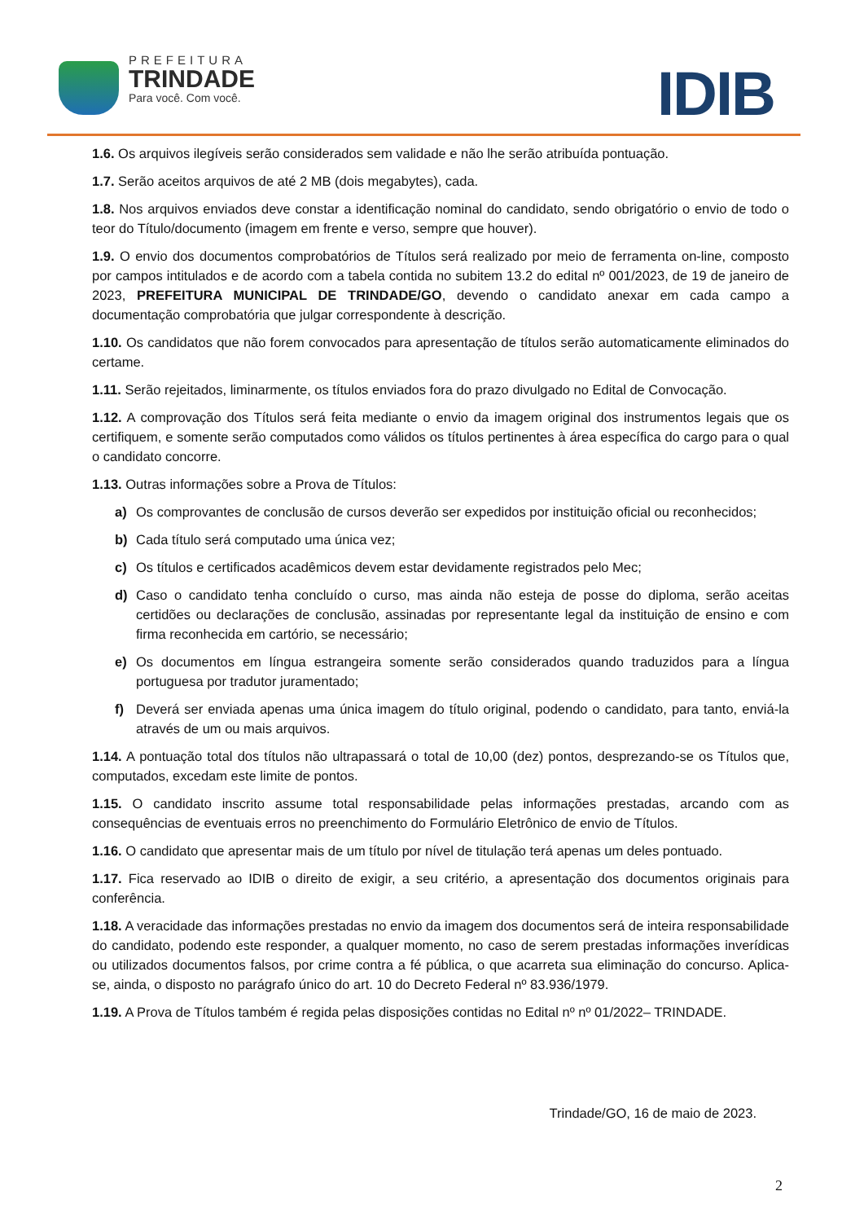PREFEITURA
TRINDADE
Para você. Com você.
IDIB
1.6. Os arquivos ilegíveis serão considerados sem validade e não lhe serão atribuída pontuação.
1.7. Serão aceitos arquivos de até 2 MB (dois megabytes), cada.
1.8. Nos arquivos enviados deve constar a identificação nominal do candidato, sendo obrigatório o envio de todo o teor do Título/documento (imagem em frente e verso, sempre que houver).
1.9. O envio dos documentos comprobatórios de Títulos será realizado por meio de ferramenta on-line, composto por campos intitulados e de acordo com a tabela contida no subitem 13.2 do edital nº 001/2023, de 19 de janeiro de 2023, PREFEITURA MUNICIPAL DE TRINDADE/GO, devendo o candidato anexar em cada campo a documentação comprobatória que julgar correspondente à descrição.
1.10. Os candidatos que não forem convocados para apresentação de títulos serão automaticamente eliminados do certame.
1.11. Serão rejeitados, liminarmente, os títulos enviados fora do prazo divulgado no Edital de Convocação.
1.12. A comprovação dos Títulos será feita mediante o envio da imagem original dos instrumentos legais que os certifiquem, e somente serão computados como válidos os títulos pertinentes à área específica do cargo para o qual o candidato concorre.
1.13. Outras informações sobre a Prova de Títulos:
a) Os comprovantes de conclusão de cursos deverão ser expedidos por instituição oficial ou reconhecidos;
b) Cada título será computado uma única vez;
c) Os títulos e certificados acadêmicos devem estar devidamente registrados pelo Mec;
d) Caso o candidato tenha concluído o curso, mas ainda não esteja de posse do diploma, serão aceitas certidões ou declarações de conclusão, assinadas por representante legal da instituição de ensino e com firma reconhecida em cartório, se necessário;
e) Os documentos em língua estrangeira somente serão considerados quando traduzidos para a língua portuguesa por tradutor juramentado;
f) Deverá ser enviada apenas uma única imagem do título original, podendo o candidato, para tanto, enviá-la através de um ou mais arquivos.
1.14. A pontuação total dos títulos não ultrapassará o total de 10,00 (dez) pontos, desprezando-se os Títulos que, computados, excedam este limite de pontos.
1.15. O candidato inscrito assume total responsabilidade pelas informações prestadas, arcando com as consequências de eventuais erros no preenchimento do Formulário Eletrônico de envio de Títulos.
1.16. O candidato que apresentar mais de um título por nível de titulação terá apenas um deles pontuado.
1.17. Fica reservado ao IDIB o direito de exigir, a seu critério, a apresentação dos documentos originais para conferência.
1.18. A veracidade das informações prestadas no envio da imagem dos documentos será de inteira responsabilidade do candidato, podendo este responder, a qualquer momento, no caso de serem prestadas informações inverídicas ou utilizados documentos falsos, por crime contra a fé pública, o que acarreta sua eliminação do concurso. Aplica-se, ainda, o disposto no parágrafo único do art. 10 do Decreto Federal nº 83.936/1979.
1.19. A Prova de Títulos também é regida pelas disposições contidas no Edital nº nº 01/2022– TRINDADE.
Trindade/GO, 16 de maio de 2023.
2